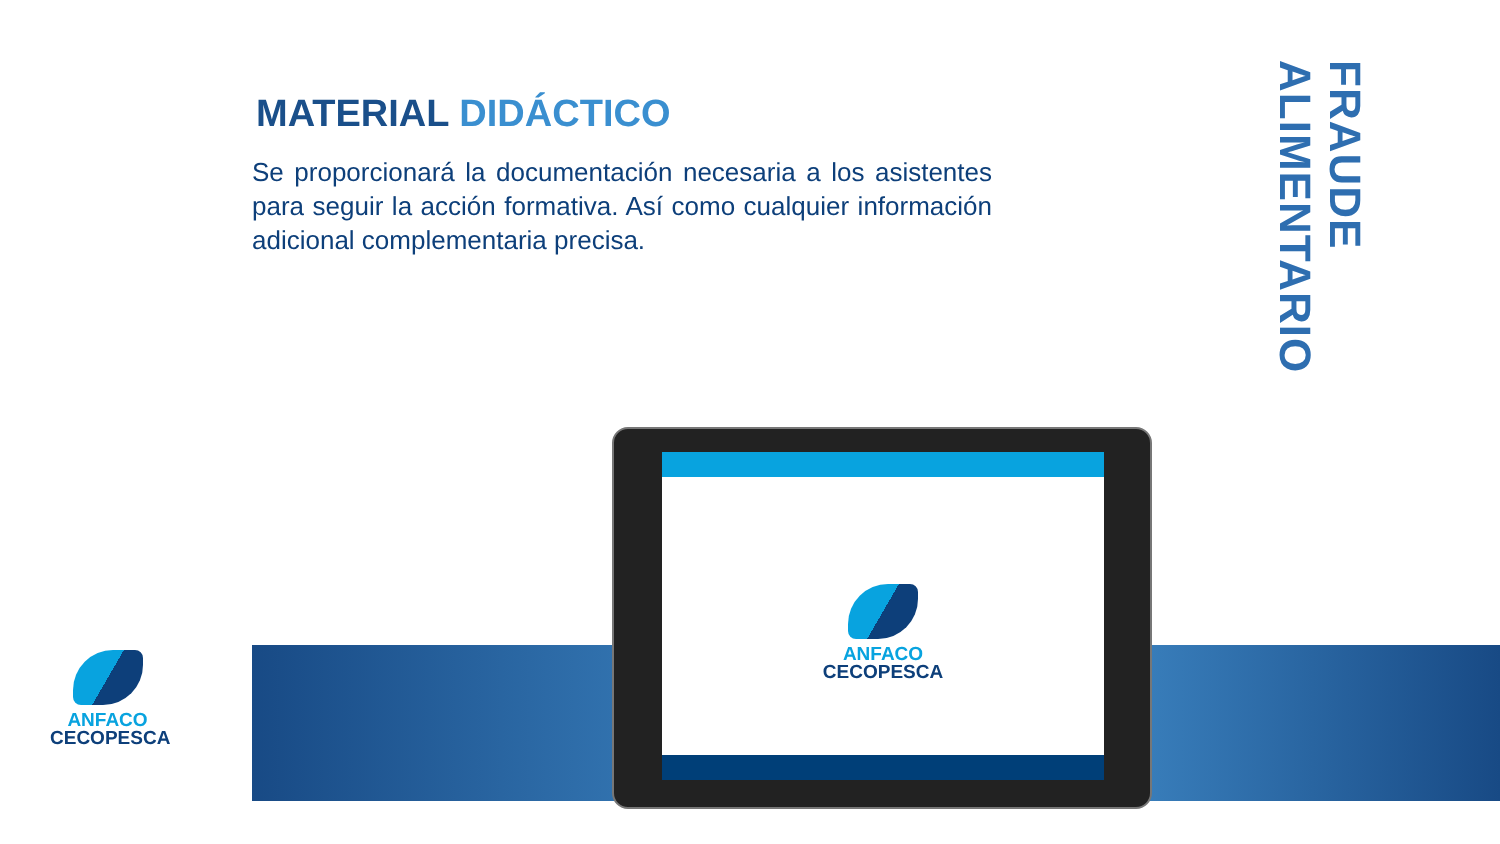MATERIAL DIDÁCTICO
Se proporcionará la documentación necesaria a los asistentes para seguir la acción formativa. Así como cualquier información adicional complementaria precisa.
FRAUDE ALIMENTARIO
ANFACO
CECOPESCA
ANFACO
CECOPESCA